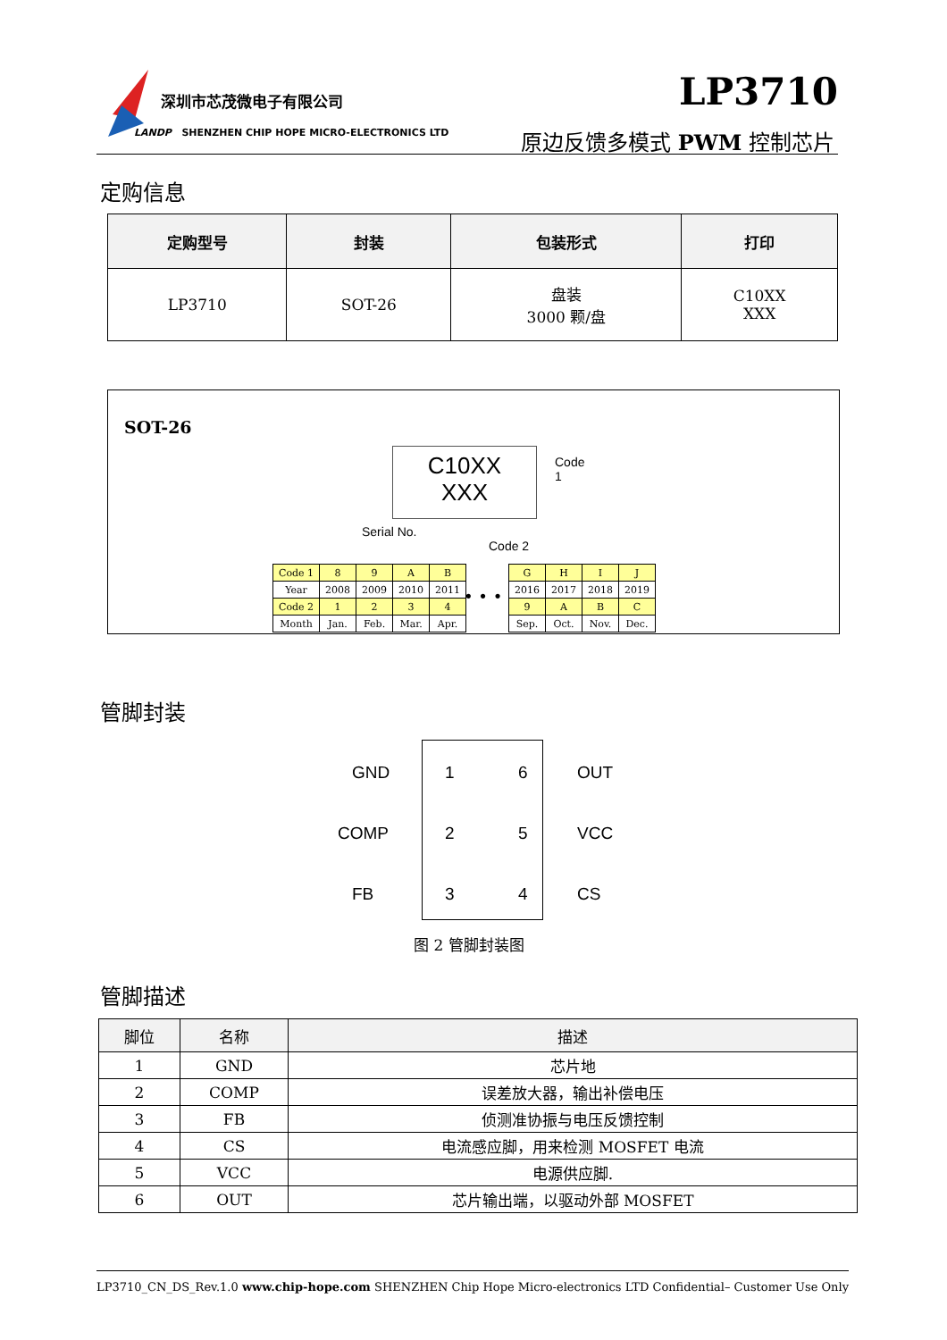深圳市芯茂微电子有限公司
LANDP SHENZHEN CHIP HOPE MICRO-ELECTRONICS LTD
LP3710
原边反馈多模式 PWM 控制芯片
定购信息
| 定购型号 | 封装 | 包装形式 | 打印 |
| --- | --- | --- | --- |
| LP3710 | SOT-26 | 盘装 3000 颗/盘 | C10XX XXX |
SOT-26
C10XX
XXX
Code
1
Serial No.
Code 2
| Code 1 | 8 | 9 | A | B |
| Year | 2008 | 2009 | 2010 | 2011 |
| Code 2 | 1 | 2 | 3 | 4 |
| Month | Jan. | Feb. | Mar. | Apr. |
• • •
| G | H | I | J |
| 2016 | 2017 | 2018 | 2019 |
| 9 | A | B | C |
| Sep. | Oct. | Nov. | Dec. |
管脚封装
GND 1 6 OUT
COMP 2 5 VCC
FB 3 4 CS
图 2 管脚封装图
管脚描述
| 脚位 | 名称 | 描述 |
| --- | --- | --- |
| 1 | GND | 芯片地 |
| 2 | COMP | 误差放大器，输出补偿电压 |
| 3 | FB | 侦测准协振与电压反馈控制 |
| 4 | CS | 电流感应脚，用来检测 MOSFET 电流 |
| 5 | VCC | 电源供应脚. |
| 6 | OUT | 芯片输出端，以驱动外部 MOSFET |
LP3710_CN_DS_Rev.1.0 www.chip-hope.com SHENZHEN Chip Hope Micro-electronics LTD Confidential– Customer Use Only